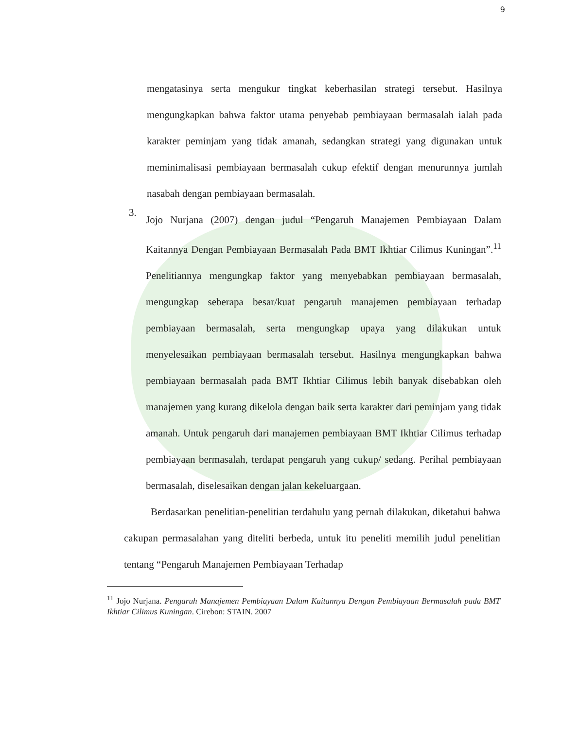9
mengatasinya serta mengukur tingkat keberhasilan strategi tersebut. Hasilnya mengungkapkan bahwa faktor utama penyebab pembiayaan bermasalah ialah pada karakter peminjam yang tidak amanah, sedangkan strategi yang digunakan untuk meminimalisasi pembiayaan bermasalah cukup efektif dengan menurunnya jumlah nasabah dengan pembiayaan bermasalah.
3.
Jojo Nurjana (2007) dengan judul “Pengaruh Manajemen Pembiayaan Dalam Kaitannya Dengan Pembiayaan Bermasalah Pada BMT Ikhtiar Cilimus Kuningan”.<sup>11</sup> Penelitiannya mengungkap faktor yang menyebabkan pembiayaan bermasalah, mengungkap seberapa besar/kuat pengaruh manajemen pembiayaan terhadap pembiayaan bermasalah, serta mengungkap upaya yang dilakukan untuk menyelesaikan pembiayaan bermasalah tersebut. Hasilnya mengungkapkan bahwa pembiayaan bermasalah pada BMT Ikhtiar Cilimus lebih banyak disebabkan oleh manajemen yang kurang dikelola dengan baik serta karakter dari peminjam yang tidak amanah. Untuk pengaruh dari manajemen pembiayaan BMT Ikhtiar Cilimus terhadap pembiayaan bermasalah, terdapat pengaruh yang cukup/ sedang. Perihal pembiayaan bermasalah, diselesaikan dengan jalan kekeluargaan.
Berdasarkan penelitian-penelitian terdahulu yang pernah dilakukan, diketahui bahwa cakupan permasalahan yang diteliti berbeda, untuk itu peneliti memilih judul penelitian tentang “Pengaruh Manajemen Pembiayaan Terhadap
<sup>11</sup> Jojo Nurjana. Pengaruh Manajemen Pembiayaan Dalam Kaitannya Dengan Pembiayaan Bermasalah pada BMT Ikhtiar Cilimus Kuningan. Cirebon: STAIN. 2007